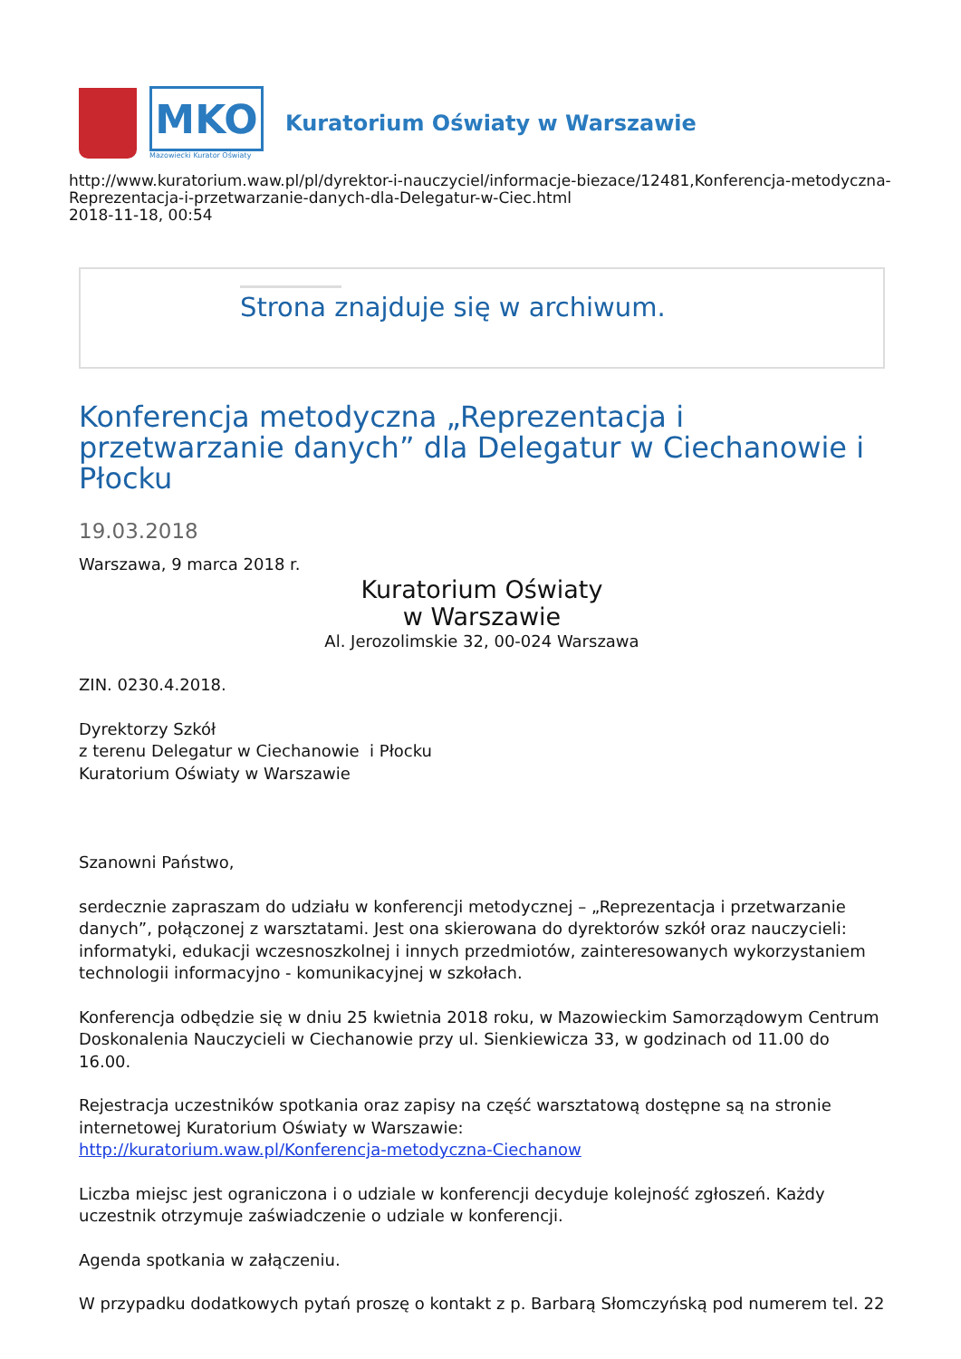MKO
Mazowiecki Kurator Oświaty
Kuratorium Oświaty w Warszawie
http://www.kuratorium.waw.pl/pl/dyrektor-i-nauczyciel/informacje-biezace/12481,Konferencja-metodyczna-Reprezentacja-i-przetwarzanie-danych-dla-Delegatur-w-Ciec.html
2018-11-18, 00:54
Strona znajduje się w archiwum.
Konferencja metodyczna „Reprezentacja i przetwarzanie danych” dla Delegatur w Ciechanowie i Płocku
19.03.2018
Warszawa, 9 marca 2018 r.
Kuratorium Oświaty
w Warszawie
Al. Jerozolimskie 32, 00-024 Warszawa
ZIN. 0230.4.2018.
Dyrektorzy Szkół
z terenu Delegatur w Ciechanowie i Płocku
Kuratorium Oświaty w Warszawie
Szanowni Państwo,
serdecznie zapraszam do udziału w konferencji metodycznej – „Reprezentacja i przetwarzanie danych”, połączonej z warsztatami. Jest ona skierowana do dyrektorów szkół oraz nauczycieli: informatyki, edukacji wczesnoszkolnej i innych przedmiotów, zainteresowanych wykorzystaniem technologii informacyjno - komunikacyjnej w szkołach.
Konferencja odbędzie się w dniu 25 kwietnia 2018 roku, w Mazowieckim Samorządowym Centrum Doskonalenia Nauczycieli w Ciechanowie przy ul. Sienkiewicza 33, w godzinach od 11.00 do 16.00.
Rejestracja uczestników spotkania oraz zapisy na część warsztatową dostępne są na stronie internetowej Kuratorium Oświaty w Warszawie:
http://kuratorium.waw.pl/Konferencja-metodyczna-Ciechanow
Liczba miejsc jest ograniczona i o udziale w konferencji decyduje kolejność zgłoszeń. Każdy uczestnik otrzymuje zaświadczenie o udziale w konferencji.
Agenda spotkania w załączeniu.
W przypadku dodatkowych pytań proszę o kontakt z p. Barbarą Słomczyńską pod numerem tel. 22